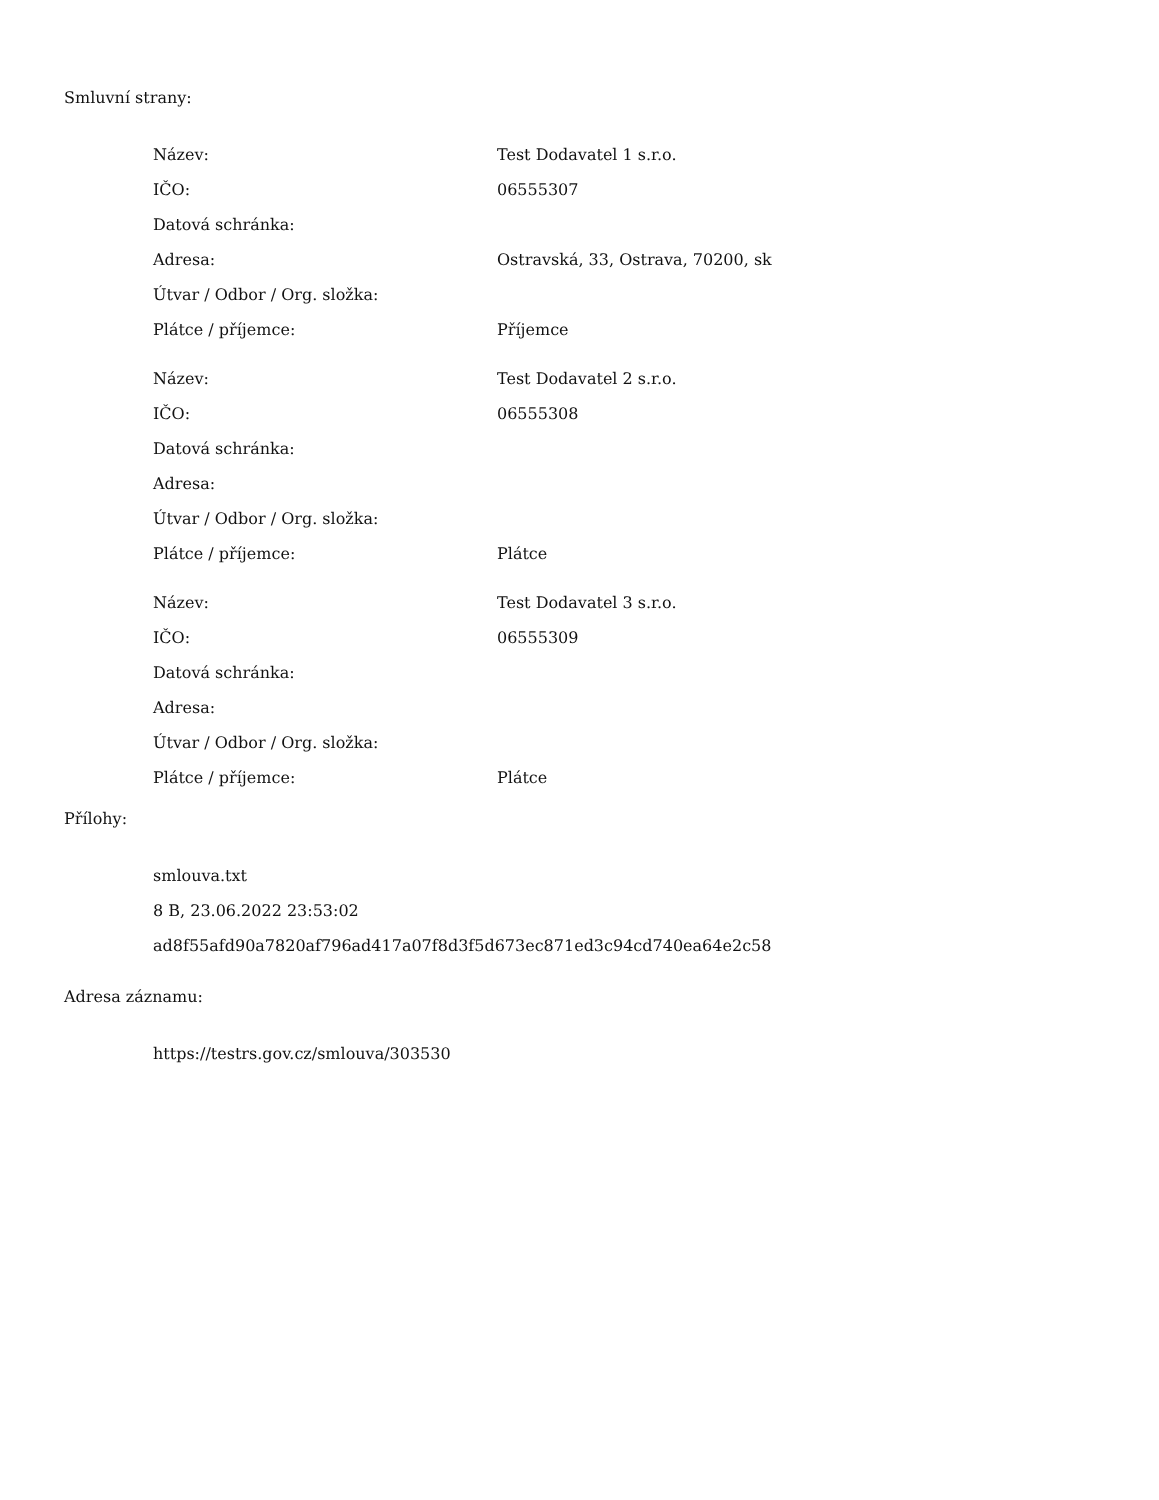Smluvní strany:
| Název: | Test Dodavatel 1 s.r.o. |
| IČO: | 06555307 |
| Datová schránka: | |
| Adresa: | Ostravská, 33, Ostrava, 70200, sk |
| Útvar / Odbor / Org. složka: | |
| Plátce / příjemce: | Příjemce |
| Název: | Test Dodavatel 2 s.r.o. |
| IČO: | 06555308 |
| Datová schránka: | |
| Adresa: | |
| Útvar / Odbor / Org. složka: | |
| Plátce / příjemce: | Plátce |
| Název: | Test Dodavatel 3 s.r.o. |
| IČO: | 06555309 |
| Datová schránka: | |
| Adresa: | |
| Útvar / Odbor / Org. složka: | |
| Plátce / příjemce: | Plátce |
Přílohy:
smlouva.txt
8 B, 23.06.2022 23:53:02
ad8f55afd90a7820af796ad417a07f8d3f5d673ec871ed3c94cd740ea64e2c58
Adresa záznamu:
https://testrs.gov.cz/smlouva/303530